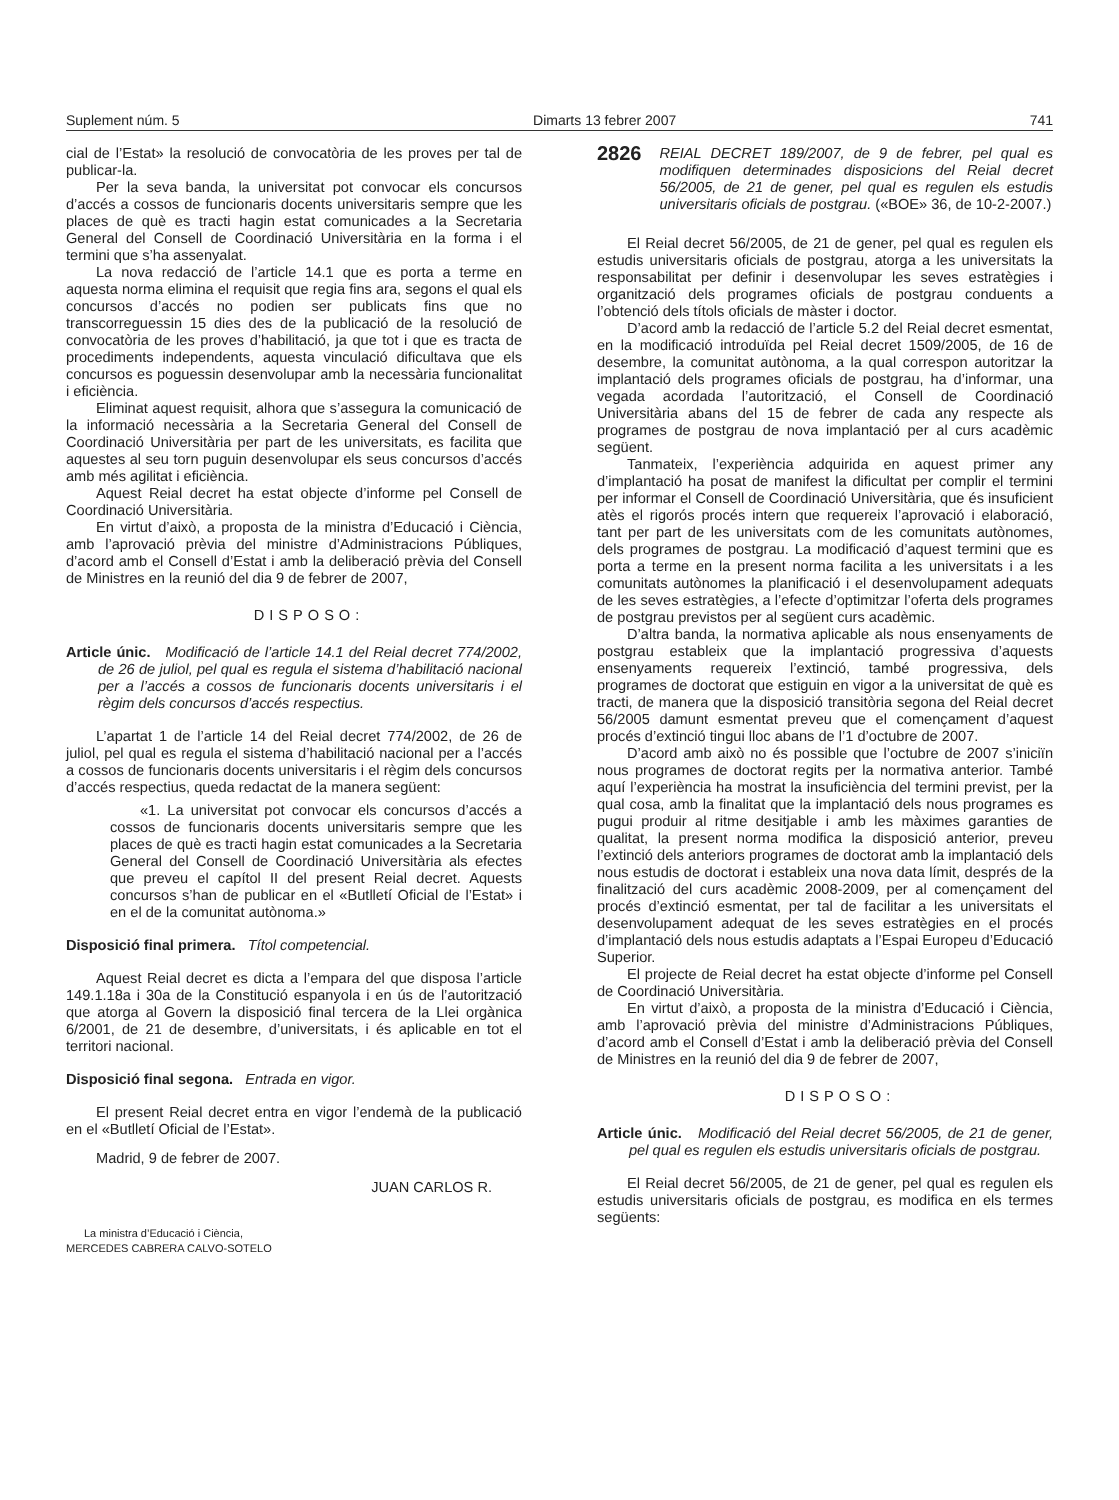Suplement núm. 5 Dimarts 13 febrer 2007 741
cial de l’Estat» la resolució de convocatòria de les proves per tal de publicar-la.
Per la seva banda, la universitat pot convocar els concursos d’accés a cossos de funcionaris docents universitaris sempre que les places de què es tracti hagin estat comunicades a la Secretaria General del Consell de Coordinació Universitària en la forma i el termini que s’ha assenyalat.
La nova redacció de l’article 14.1 que es porta a terme en aquesta norma elimina el requisit que regia fins ara, segons el qual els concursos d’accés no podien ser publicats fins que no transcorreguessin 15 dies des de la publicació de la resolució de convocatòria de les proves d’habilitació, ja que tot i que es tracta de procediments independents, aquesta vinculació dificultava que els concursos es poguessin desenvolupar amb la necessària funcionalitat i eficiència.
Eliminat aquest requisit, alhora que s’assegura la comunicació de la informació necessària a la Secretaria General del Consell de Coordinació Universitària per part de les universitats, es facilita que aquestes al seu torn puguin desenvolupar els seus concursos d’accés amb més agilitat i eficiència.
Aquest Reial decret ha estat objecte d’informe pel Consell de Coordinació Universitària.
En virtut d’això, a proposta de la ministra d’Educació i Ciència, amb l’aprovació prèvia del ministre d’Administracions Públiques, d’acord amb el Consell d’Estat i amb la deliberació prèvia del Consell de Ministres en la reunió del dia 9 de febrer de 2007,
DISPOSO:
Article únic. Modificació de l’article 14.1 del Reial decret 774/2002, de 26 de juliol, pel qual es regula el sistema d’habilitació nacional per a l’accés a cossos de funcionaris docents universitaris i el règim dels concursos d’accés respectius.
L’apartat 1 de l’article 14 del Reial decret 774/2002, de 26 de juliol, pel qual es regula el sistema d’habilitació nacional per a l’accés a cossos de funcionaris docents universitaris i el règim dels concursos d’accés respectius, queda redactat de la manera següent:
«1. La universitat pot convocar els concursos d’accés a cossos de funcionaris docents universitaris sempre que les places de què es tracti hagin estat comunicades a la Secretaria General del Consell de Coordinació Universitària als efectes que preveu el capítol II del present Reial decret. Aquests concursos s’han de publicar en el «Butlletí Oficial de l’Estat» i en el de la comunitat autònoma.»
Disposició final primera. Títol competencial.
Aquest Reial decret es dicta a l’empara del que disposa l’article 149.1.18a i 30a de la Constitució espanyola i en ús de l’autorització que atorga al Govern la disposició final tercera de la Llei orgànica 6/2001, de 21 de desembre, d’universitats, i és aplicable en tot el territori nacional.
Disposició final segona. Entrada en vigor.
El present Reial decret entra en vigor l’endemà de la publicació en el «Butlletí Oficial de l’Estat».
Madrid, 9 de febrer de 2007.
JUAN CARLOS R.
La ministra d’Educació i Ciència,
MERCEDES CABRERA CALVO-SOTELO
2826
REIAL DECRET 189/2007, de 9 de febrer, pel qual es modifiquen determinades disposicions del Reial decret 56/2005, de 21 de gener, pel qual es regulen els estudis universitaris oficials de postgrau. («BOE» 36, de 10-2-2007.)
El Reial decret 56/2005, de 21 de gener, pel qual es regulen els estudis universitaris oficials de postgrau, atorga a les universitats la responsabilitat per definir i desenvolupar les seves estratègies i organització dels programes oficials de postgrau conduents a l’obtenció dels títols oficials de màster i doctor.
D’acord amb la redacció de l’article 5.2 del Reial decret esmentat, en la modificació introduïda pel Reial decret 1509/2005, de 16 de desembre, la comunitat autònoma, a la qual correspon autoritzar la implantació dels programes oficials de postgrau, ha d’informar, una vegada acordada l’autorització, el Consell de Coordinació Universitària abans del 15 de febrer de cada any respecte als programes de postgrau de nova implantació per al curs acadèmic següent.
Tanmateix, l’experiència adquirida en aquest primer any d’implantació ha posat de manifest la dificultat per complir el termini per informar el Consell de Coordinació Universitària, que és insuficient atès el rigorós procés intern que requereix l’aprovació i elaboració, tant per part de les universitats com de les comunitats autònomes, dels programes de postgrau. La modificació d’aquest termini que es porta a terme en la present norma facilita a les universitats i a les comunitats autònomes la planificació i el desenvolupament adequats de les seves estratègies, a l’efecte d’optimitzar l’oferta dels programes de postgrau previstos per al següent curs acadèmic.
D’altra banda, la normativa aplicable als nous ensenyaments de postgrau estableix que la implantació progressiva d’aquests ensenyaments requereix l’extinció, també progressiva, dels programes de doctorat que estiguin en vigor a la universitat de què es tracti, de manera que la disposició transitòria segona del Reial decret 56/2005 damunt esmentat preveu que el començament d’aquest procés d’extinció tingui lloc abans de l’1 d’octubre de 2007.
D’acord amb això no és possible que l’octubre de 2007 s’iniciïn nous programes de doctorat regits per la normativa anterior. També aquí l’experiència ha mostrat la insuficiència del termini previst, per la qual cosa, amb la finalitat que la implantació dels nous programes es pugui produir al ritme desitjable i amb les màximes garanties de qualitat, la present norma modifica la disposició anterior, preveu l’extinció dels anteriors programes de doctorat amb la implantació dels nous estudis de doctorat i estableix una nova data límit, després de la finalització del curs acadèmic 2008-2009, per al començament del procés d’extinció esmentat, per tal de facilitar a les universitats el desenvolupament adequat de les seves estratègies en el procés d’implantació dels nous estudis adaptats a l’Espai Europeu d’Educació Superior.
El projecte de Reial decret ha estat objecte d’informe pel Consell de Coordinació Universitària.
En virtut d’això, a proposta de la ministra d’Educació i Ciència, amb l’aprovació prèvia del ministre d’Administracions Públiques, d’acord amb el Consell d’Estat i amb la deliberació prèvia del Consell de Ministres en la reunió del dia 9 de febrer de 2007,
DISPOSO:
Article únic. Modificació del Reial decret 56/2005, de 21 de gener, pel qual es regulen els estudis universitaris oficials de postgrau.
El Reial decret 56/2005, de 21 de gener, pel qual es regulen els estudis universitaris oficials de postgrau, es modifica en els termes següents: